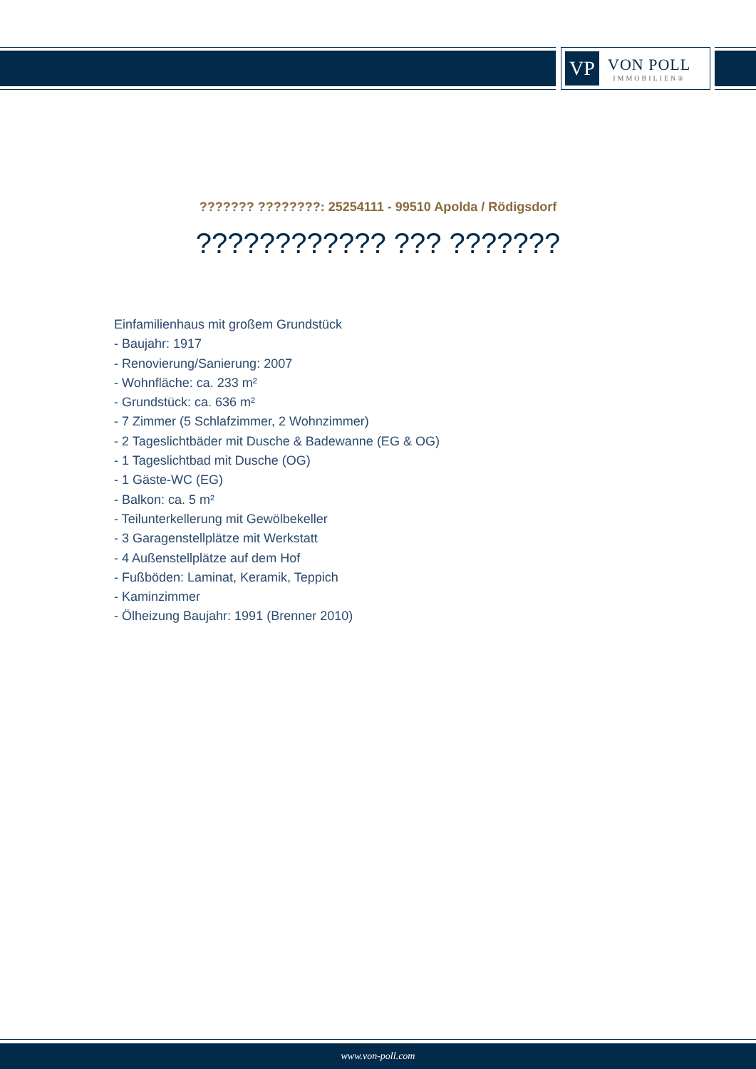VP
VON POLL
IMMOBILIEN®
??????? ????????: 25254111 - 99510 Apolda / Rödigsdorf
???????????? ??? ???????
Einfamilienhaus mit großem Grundstück
- Baujahr: 1917
- Renovierung/Sanierung: 2007
- Wohnfläche: ca. 233 m²
- Grundstück: ca. 636 m²
- 7 Zimmer (5 Schlafzimmer, 2 Wohnzimmer)
- 2 Tageslichtbäder mit Dusche & Badewanne (EG & OG)
- 1 Tageslichtbad mit Dusche (OG)
- 1 Gäste-WC (EG)
- Balkon: ca. 5 m²
- Teilunterkellerung mit Gewölbekeller
- 3 Garagenstellplätze mit Werkstatt
- 4 Außenstellplätze auf dem Hof
- Fußböden: Laminat, Keramik, Teppich
- Kaminzimmer
- Ölheizung Baujahr: 1991 (Brenner 2010)
www.von-poll.com